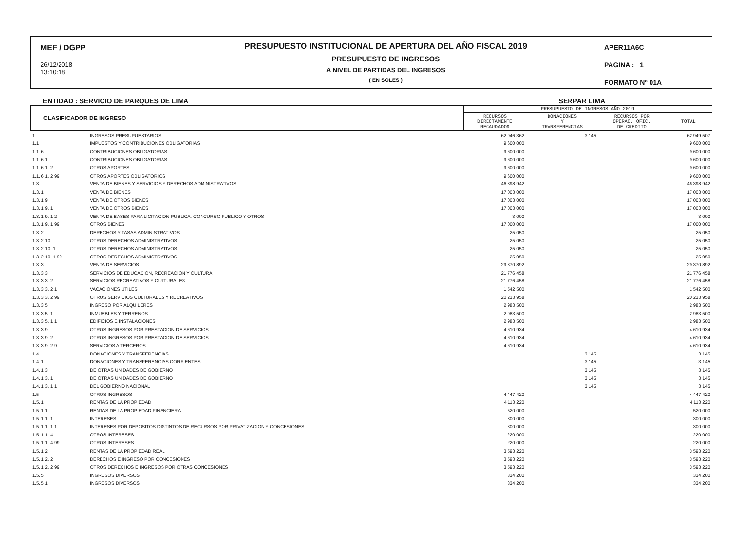MEF / DGPP
26/12/2018
13:10:18
PRESUPUESTO INSTITUCIONAL DE APERTURA DEL AÑO FISCAL 2019
PRESUPUESTO DE INGRESOS
A NIVEL DE PARTIDAS DEL INGRESOS
( EN SOLES )
APER11A6C
PAGINA : 1
FORMATO Nº 01A
ENTIDAD : SERVICIO DE PARQUES DE LIMA SERPAR LIMA
| CLASIFICADOR DE INGRESO | | PRESUPUESTO DE INGRESOS AÑO 2019 | | | |
| --- | --- | --- | --- | --- | --- |
| | | RECURSOS DIRECTAMENTE RECAUDADOS | DONACIONES Y TRANSFERENCIAS | RECURSOS POR OPERAC. OFIC. DE CREDITO | TOTAL |
| 1 | INGRESOS PRESUPUESTARIOS | 62 946 362 | 3 145 | | 62 949 507 |
| 1.1 | IMPUESTOS Y CONTRIBUCIONES OBLIGATORIAS | 9 600 000 | | | 9 600 000 |
| 1.1. 6 | CONTRIBUCIONES OBLIGATORIAS | 9 600 000 | | | 9 600 000 |
| 1.1. 6 1 | CONTRIBUCIONES OBLIGATORIAS | 9 600 000 | | | 9 600 000 |
| 1.1. 6 1. 2 | OTROS APORTES | 9 600 000 | | | 9 600 000 |
| 1.1. 6 1. 2 99 | OTROS APORTES OBLIGATORIOS | 9 600 000 | | | 9 600 000 |
| 1.3 | VENTA DE BIENES Y SERVICIOS Y DERECHOS ADMINISTRATIVOS | 46 398 942 | | | 46 398 942 |
| 1.3. 1 | VENTA DE BIENES | 17 003 000 | | | 17 003 000 |
| 1.3. 1 9 | VENTA DE OTROS BIENES | 17 003 000 | | | 17 003 000 |
| 1.3. 1 9. 1 | VENTA DE OTROS BIENES | 17 003 000 | | | 17 003 000 |
| 1.3. 1 9. 1 2 | VENTA DE BASES PARA LICITACION PUBLICA, CONCURSO PUBLICO Y OTROS | 3 000 | | | 3 000 |
| 1.3. 1 9. 1 99 | OTROS BIENES | 17 000 000 | | | 17 000 000 |
| 1.3. 2 | DERECHOS Y TASAS ADMINISTRATIVOS | 25 050 | | | 25 050 |
| 1.3. 2 10 | OTROS DERECHOS ADMINISTRATIVOS | 25 050 | | | 25 050 |
| 1.3. 2 10. 1 | OTROS DERECHOS ADMINISTRATIVOS | 25 050 | | | 25 050 |
| 1.3. 2 10. 1 99 | OTROS DERECHOS ADMINISTRATIVOS | 25 050 | | | 25 050 |
| 1.3. 3 | VENTA DE SERVICIOS | 29 370 892 | | | 29 370 892 |
| 1.3. 3 3 | SERVICIOS DE EDUCACION, RECREACION Y CULTURA | 21 776 458 | | | 21 776 458 |
| 1.3. 3 3. 2 | SERVICIOS RECREATIVOS Y CULTURALES | 21 776 458 | | | 21 776 458 |
| 1.3. 3 3. 2 1 | VACACIONES UTILES | 1 542 500 | | | 1 542 500 |
| 1.3. 3 3. 2 99 | OTROS SERVICIOS CULTURALES Y RECREATIVOS | 20 233 958 | | | 20 233 958 |
| 1.3. 3 5 | INGRESO POR ALQUILERES | 2 983 500 | | | 2 983 500 |
| 1.3. 3 5. 1 | INMUEBLES Y TERRENOS | 2 983 500 | | | 2 983 500 |
| 1.3. 3 5. 1 1 | EDIFICIOS E INSTALACIONES | 2 983 500 | | | 2 983 500 |
| 1.3. 3 9 | OTROS INGRESOS POR PRESTACION DE SERVICIOS | 4 610 934 | | | 4 610 934 |
| 1.3. 3 9. 2 | OTROS INGRESOS POR PRESTACION DE SERVICIOS | 4 610 934 | | | 4 610 934 |
| 1.3. 3 9. 2 9 | SERVICIOS A TERCEROS | 4 610 934 | | | 4 610 934 |
| 1.4 | DONACIONES Y TRANSFERENCIAS | | 3 145 | | 3 145 |
| 1.4. 1 | DONACIONES Y TRANSFERENCIAS CORRIENTES | | 3 145 | | 3 145 |
| 1.4. 1 3 | DE OTRAS UNIDADES DE GOBIERNO | | 3 145 | | 3 145 |
| 1.4. 1 3. 1 | DE OTRAS UNIDADES DE GOBIERNO | | 3 145 | | 3 145 |
| 1.4. 1 3. 1 1 | DEL GOBIERNO NACIONAL | | 3 145 | | 3 145 |
| 1.5 | OTROS INGRESOS | 4 447 420 | | | 4 447 420 |
| 1.5. 1 | RENTAS DE LA PROPIEDAD | 4 113 220 | | | 4 113 220 |
| 1.5. 1 1 | RENTAS DE LA PROPIEDAD FINANCIERA | 520 000 | | | 520 000 |
| 1.5. 1 1. 1 | INTERESES | 300 000 | | | 300 000 |
| 1.5. 1 1. 1 1 | INTERESES POR DEPOSITOS DISTINTOS DE RECURSOS POR PRIVATIZACION Y CONCESIONES | 300 000 | | | 300 000 |
| 1.5. 1 1. 4 | OTROS INTERESES | 220 000 | | | 220 000 |
| 1.5. 1 1. 4 99 | OTROS INTERESES | 220 000 | | | 220 000 |
| 1.5. 1 2 | RENTAS DE LA PROPIEDAD REAL | 3 593 220 | | | 3 593 220 |
| 1.5. 1 2. 2 | DERECHOS E INGRESO POR CONCESIONES | 3 593 220 | | | 3 593 220 |
| 1.5. 1 2. 2 99 | OTROS DERECHOS E INGRESOS POR OTRAS CONCESIONES | 3 593 220 | | | 3 593 220 |
| 1.5. 5 | INGRESOS DIVERSOS | 334 200 | | | 334 200 |
| 1.5. 5 1 | INGRESOS DIVERSOS | 334 200 | | | 334 200 |